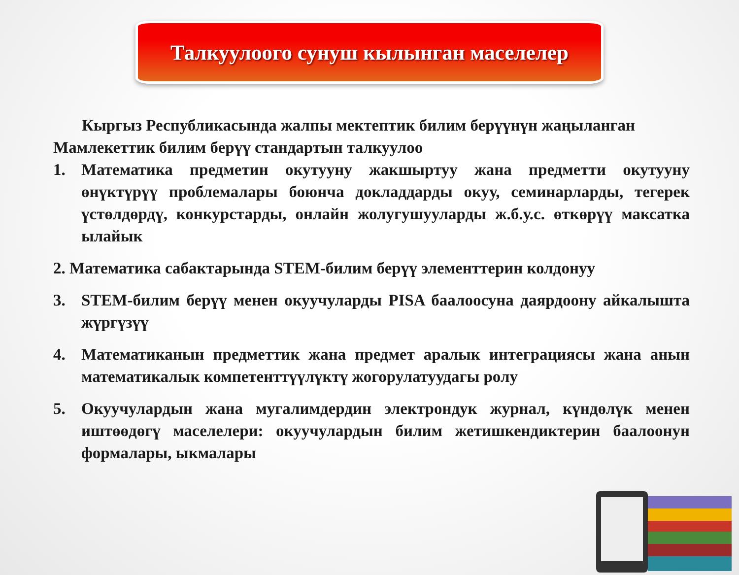Талкуулоого сунуш кылынган маселелер
Кыргыз Республикасында жалпы мектептик билим берүүнүн жаңыланган Мамлекеттик билим берүү стандартын талкуулоо
1. Математика предметин окутууну жакшыртуу жана предметти окутууну өнүктүрүү проблемалары боюнча докладдарды окуу, семинарларды, тегерек үстөлдөрдү, конкурстарды, онлайн жолугушууларды ж.б.у.с. өткөрүү максатка ылайык
2. Математика сабактарында STEM-билим берүү элементтерин колдонуу
3. STEM-билим берүү менен окуучуларды PISA баалоосуна даярдоону айкалышта жүргүзүү
4. Математиканын предметтик жана предмет аралык интеграциясы жана анын математикалык компетенттүүлүктү жогорулатуудагы ролу
5. Окуучулардын жана мугалимдердин электрондук журнал, күндөлүк менен иштөөдөгү маселелери: окуучулардын билим жетишкендиктерин баалоонун формалары, ыкмалары